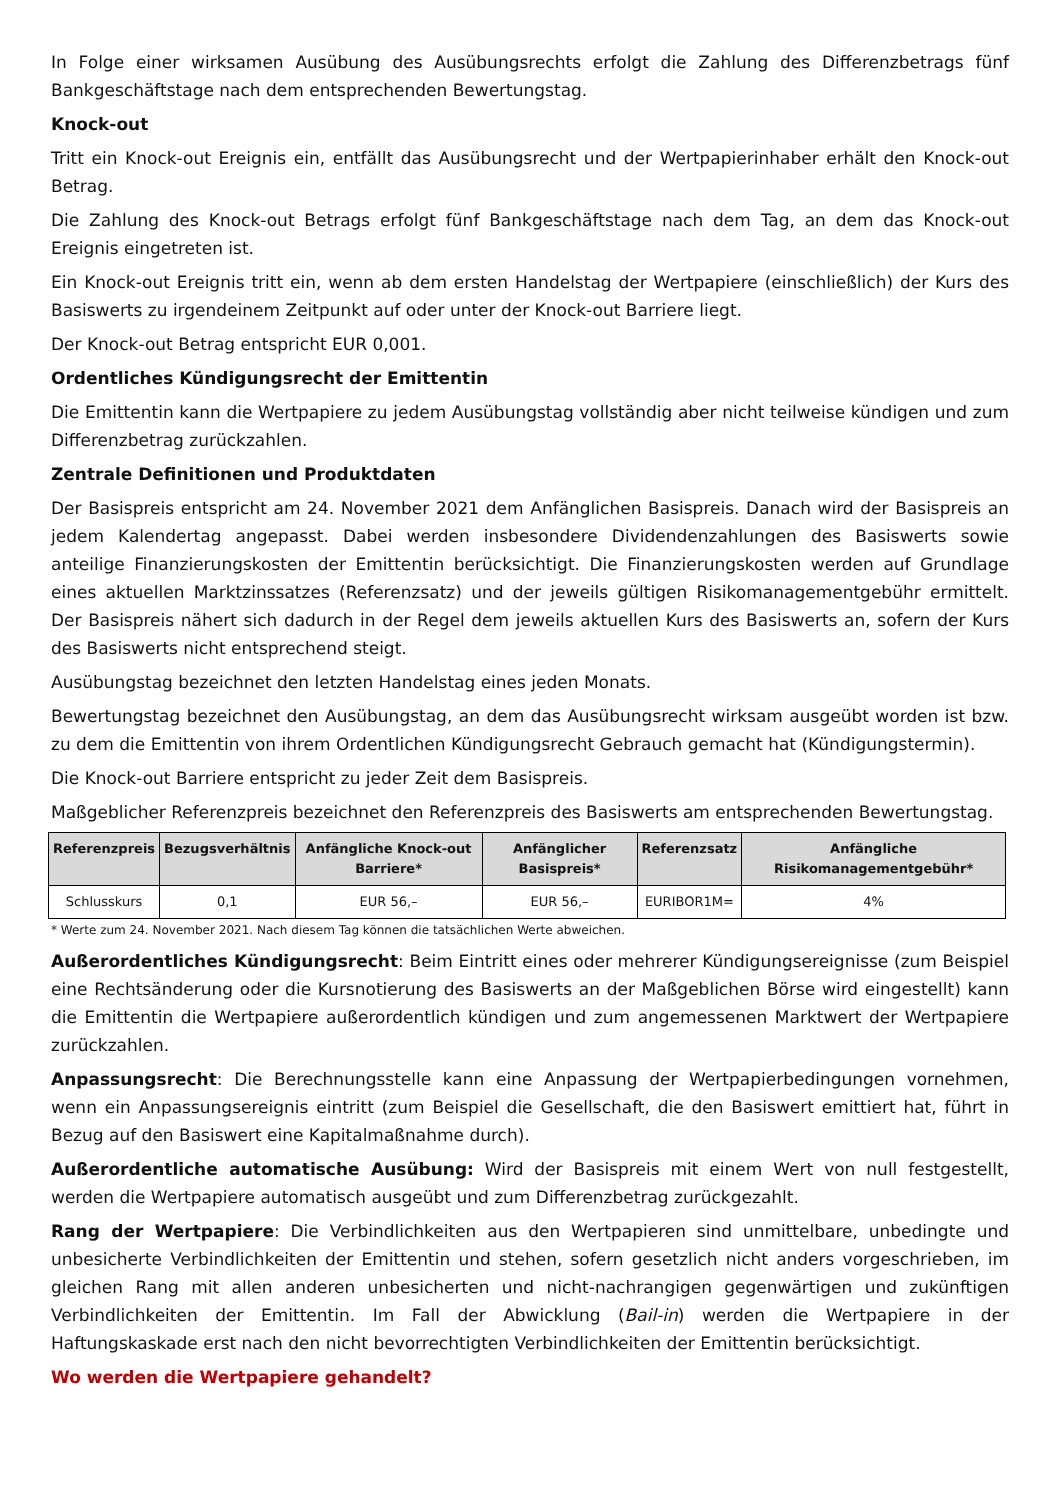In Folge einer wirksamen Ausübung des Ausübungsrechts erfolgt die Zahlung des Differenzbetrags fünf Bankgeschäftstage nach dem entsprechenden Bewertungstag.
Knock-out
Tritt ein Knock-out Ereignis ein, entfällt das Ausübungsrecht und der Wertpapierinhaber erhält den Knock-out Betrag.
Die Zahlung des Knock-out Betrags erfolgt fünf Bankgeschäftstage nach dem Tag, an dem das Knock-out Ereignis eingetreten ist.
Ein Knock-out Ereignis tritt ein, wenn ab dem ersten Handelstag der Wertpapiere (einschließlich) der Kurs des Basiswerts zu irgendeinem Zeitpunkt auf oder unter der Knock-out Barriere liegt.
Der Knock-out Betrag entspricht EUR 0,001.
Ordentliches Kündigungsrecht der Emittentin
Die Emittentin kann die Wertpapiere zu jedem Ausübungstag vollständig aber nicht teilweise kündigen und zum Differenzbetrag zurückzahlen.
Zentrale Definitionen und Produktdaten
Der Basispreis entspricht am 24. November 2021 dem Anfänglichen Basispreis. Danach wird der Basispreis an jedem Kalendertag angepasst. Dabei werden insbesondere Dividendenzahlungen des Basiswerts sowie anteilige Finanzierungskosten der Emittentin berücksichtigt. Die Finanzierungskosten werden auf Grundlage eines aktuellen Marktzinssatzes (Referenzsatz) und der jeweils gültigen Risikomanagementgebühr ermittelt. Der Basispreis nähert sich dadurch in der Regel dem jeweils aktuellen Kurs des Basiswerts an, sofern der Kurs des Basiswerts nicht entsprechend steigt.
Ausübungstag bezeichnet den letzten Handelstag eines jeden Monats.
Bewertungstag bezeichnet den Ausübungstag, an dem das Ausübungsrecht wirksam ausgeübt worden ist bzw. zu dem die Emittentin von ihrem Ordentlichen Kündigungsrecht Gebrauch gemacht hat (Kündigungstermin).
Die Knock-out Barriere entspricht zu jeder Zeit dem Basispreis.
Maßgeblicher Referenzpreis bezeichnet den Referenzpreis des Basiswerts am entsprechenden Bewertungstag.
| Referenzpreis | Bezugsverhältnis | Anfängliche Knock-out Barriere* | Anfänglicher Basispreis* | Referenzsatz | Anfängliche Risikomanagementgebühr* |
| --- | --- | --- | --- | --- | --- |
| Schlusskurs | 0,1 | EUR 56,– | EUR 56,– | EURIBOR1M= | 4% |
* Werte zum 24. November 2021. Nach diesem Tag können die tatsächlichen Werte abweichen.
Außerordentliches Kündigungsrecht: Beim Eintritt eines oder mehrerer Kündigungsereignisse (zum Beispiel eine Rechtsänderung oder die Kursnotierung des Basiswerts an der Maßgeblichen Börse wird eingestellt) kann die Emittentin die Wertpapiere außerordentlich kündigen und zum angemessenen Marktwert der Wertpapiere zurückzahlen.
Anpassungsrecht: Die Berechnungsstelle kann eine Anpassung der Wertpapierbedingungen vornehmen, wenn ein Anpassungsereignis eintritt (zum Beispiel die Gesellschaft, die den Basiswert emittiert hat, führt in Bezug auf den Basiswert eine Kapitalmaßnahme durch).
Außerordentliche automatische Ausübung: Wird der Basispreis mit einem Wert von null festgestellt, werden die Wertpapiere automatisch ausgeübt und zum Differenzbetrag zurückgezahlt.
Rang der Wertpapiere: Die Verbindlichkeiten aus den Wertpapieren sind unmittelbare, unbedingte und unbesicherte Verbindlichkeiten der Emittentin und stehen, sofern gesetzlich nicht anders vorgeschrieben, im gleichen Rang mit allen anderen unbesicherten und nicht-nachrangigen gegenwärtigen und zukünftigen Verbindlichkeiten der Emittentin. Im Fall der Abwicklung (Bail-in) werden die Wertpapiere in der Haftungskaskade erst nach den nicht bevorrechtigten Verbindlichkeiten der Emittentin berücksichtigt.
Wo werden die Wertpapiere gehandelt?